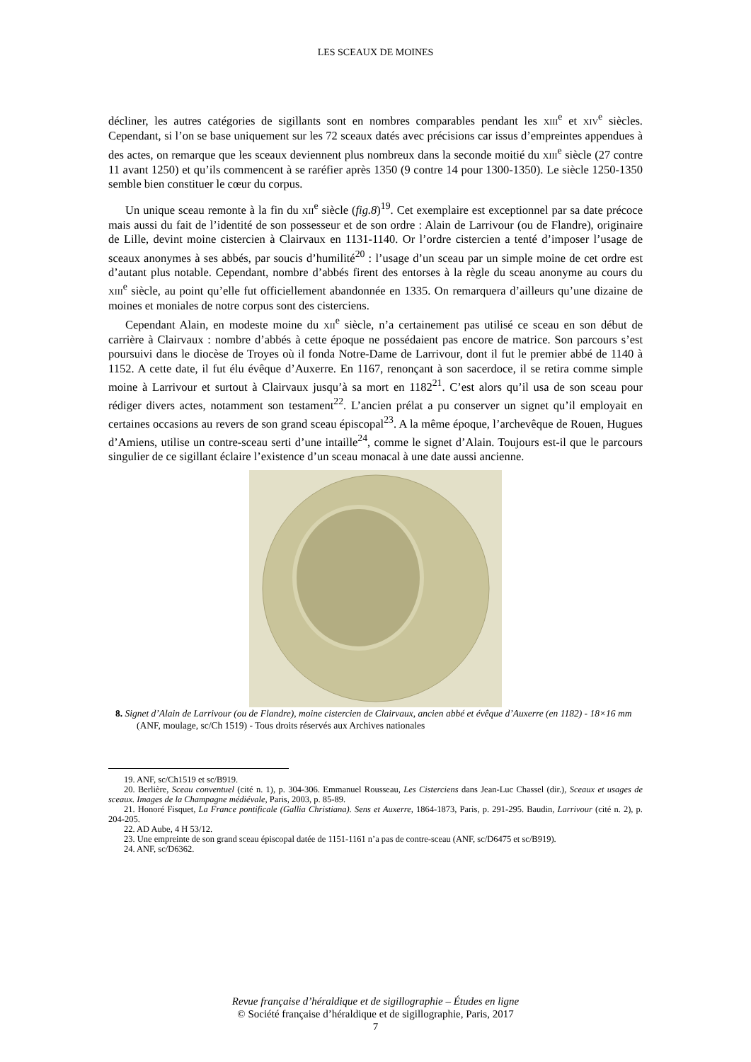LES SCEAUX DE MOINES
décliner, les autres catégories de sigillants sont en nombres comparables pendant les XIII<sup>e</sup> et XIV<sup>e</sup> siècles. Cependant, si l’on se base uniquement sur les 72 sceaux datés avec précisions car issus d’empreintes appendues à des actes, on remarque que les sceaux deviennent plus nombreux dans la seconde moitié du XIII<sup>e</sup> siècle (27 contre 11 avant 1250) et qu’ils commencent à se raréfier après 1350 (9 contre 14 pour 1300-1350). Le siècle 1250-1350 semble bien constituer le cœur du corpus.
Un unique sceau remonte à la fin du XII<sup>e</sup> siècle (fig.8)<sup>19</sup>. Cet exemplaire est exceptionnel par sa date précoce mais aussi du fait de l’identité de son possesseur et de son ordre : Alain de Larrivour (ou de Flandre), originaire de Lille, devint moine cistercien à Clairvaux en 1131-1140. Or l’ordre cistercien a tenté d’imposer l’usage de sceaux anonymes à ses abbés, par soucis d’humilité<sup>20</sup> : l’usage d’un sceau par un simple moine de cet ordre est d’autant plus notable. Cependant, nombre d’abbés firent des entorses à la règle du sceau anonyme au cours du XIII<sup>e</sup> siècle, au point qu’elle fut officiellement abandonnée en 1335. On remarquera d’ailleurs qu’une dizaine de moines et moniales de notre corpus sont des cisterciens.
Cependant Alain, en modeste moine du XII<sup>e</sup> siècle, n’a certainement pas utilisé ce sceau en son début de carrière à Clairvaux : nombre d’abbés à cette époque ne possédaient pas encore de matrice. Son parcours s’est poursuivi dans le diocèse de Troyes où il fonda Notre-Dame de Larrivour, dont il fut le premier abbé de 1140 à 1152. A cette date, il fut élu évêque d’Auxerre. En 1167, renonçant à son sacerdoce, il se retira comme simple moine à Larrivour et surtout à Clairvaux jusqu’à sa mort en 1182<sup>21</sup>. C’est alors qu’il usa de son sceau pour rédiger divers actes, notamment son testament<sup>22</sup>. L’ancien prélat a pu conserver un signet qu’il employait en certaines occasions au revers de son grand sceau épiscopal<sup>23</sup>. A la même époque, l’archevêque de Rouen, Hugues d’Amiens, utilise un contre-sceau serti d’une intaille<sup>24</sup>, comme le signet d’Alain. Toujours est-il que le parcours singulier de ce sigillant éclaire l’existence d’un sceau monacal à une date aussi ancienne.
8. Signet d’Alain de Larrivour (ou de Flandre), moine cistercien de Clairvaux, ancien abbé et évêque d’Auxerre (en 1182) - 18×16 mm (ANF, moulage, sc/Ch 1519) - Tous droits réservés aux Archives nationales
19. ANF, sc/Ch1519 et sc/B919.
20. Berlière, Sceau conventuel (cité n. 1), p. 304-306. Emmanuel Rousseau, Les Cisterciens dans Jean-Luc Chassel (dir.), Sceaux et usages de sceaux. Images de la Champagne médiévale, Paris, 2003, p. 85-89.
21. Honoré Fisquet, La France pontificale (Gallia Christiana). Sens et Auxerre, 1864-1873, Paris, p. 291-295. Baudin, Larrivour (cité n. 2), p. 204-205.
22. AD Aube, 4 H 53/12.
23. Une empreinte de son grand sceau épiscopal datée de 1151-1161 n’a pas de contre-sceau (ANF, sc/D6475 et sc/B919).
24. ANF, sc/D6362.
Revue française d’héraldique et de sigillographie – Études en ligne
© Société française d’héraldique et de sigillographie, Paris, 2017
7